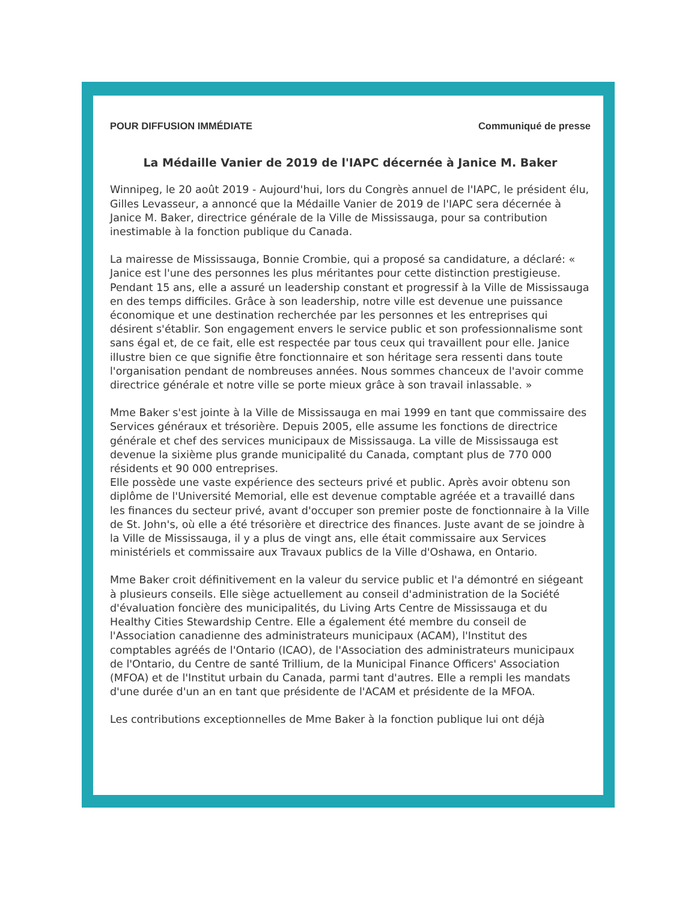POUR DIFFUSION IMMÉDIATE Communiqué de presse
La Médaille Vanier de 2019 de l'IAPC décernée à Janice M. Baker
Winnipeg, le 20 août 2019 - Aujourd'hui, lors du Congrès annuel de l'IAPC, le président élu, Gilles Levasseur, a annoncé que la Médaille Vanier de 2019 de l'IAPC sera décernée à Janice M. Baker, directrice générale de la Ville de Mississauga, pour sa contribution inestimable à la fonction publique du Canada.
La mairesse de Mississauga, Bonnie Crombie, qui a proposé sa candidature, a déclaré: « Janice est l'une des personnes les plus méritantes pour cette distinction prestigieuse. Pendant 15 ans, elle a assuré un leadership constant et progressif à la Ville de Mississauga en des temps difficiles. Grâce à son leadership, notre ville est devenue une puissance économique et une destination recherchée par les personnes et les entreprises qui désirent s'établir. Son engagement envers le service public et son professionnalisme sont sans égal et, de ce fait, elle est respectée par tous ceux qui travaillent pour elle. Janice illustre bien ce que signifie être fonctionnaire et son héritage sera ressenti dans toute l'organisation pendant de nombreuses années. Nous sommes chanceux de l'avoir comme directrice générale et notre ville se porte mieux grâce à son travail inlassable. »
Mme Baker s'est jointe à la Ville de Mississauga en mai 1999 en tant que commissaire des Services généraux et trésorière. Depuis 2005, elle assume les fonctions de directrice générale et chef des services municipaux de Mississauga. La ville de Mississauga est devenue la sixième plus grande municipalité du Canada, comptant plus de 770 000 résidents et 90 000 entreprises.
Elle possède une vaste expérience des secteurs privé et public. Après avoir obtenu son diplôme de l'Université Memorial, elle est devenue comptable agréée et a travaillé dans les finances du secteur privé, avant d'occuper son premier poste de fonctionnaire à la Ville de St. John's, où elle a été trésorière et directrice des finances. Juste avant de se joindre à la Ville de Mississauga, il y a plus de vingt ans, elle était commissaire aux Services ministériels et commissaire aux Travaux publics de la Ville d'Oshawa, en Ontario.
Mme Baker croit définitivement en la valeur du service public et l'a démontré en siégeant à plusieurs conseils. Elle siège actuellement au conseil d'administration de la Société d'évaluation foncière des municipalités, du Living Arts Centre de Mississauga et du Healthy Cities Stewardship Centre. Elle a également été membre du conseil de l'Association canadienne des administrateurs municipaux (ACAM), l'Institut des comptables agréés de l'Ontario (ICAO), de l'Association des administrateurs municipaux de l'Ontario, du Centre de santé Trillium, de la Municipal Finance Officers' Association (MFOA) et de l'Institut urbain du Canada, parmi tant d'autres. Elle a rempli les mandats d'une durée d'un an en tant que présidente de l'ACAM et présidente de la MFOA.
Les contributions exceptionnelles de Mme Baker à la fonction publique lui ont déjà